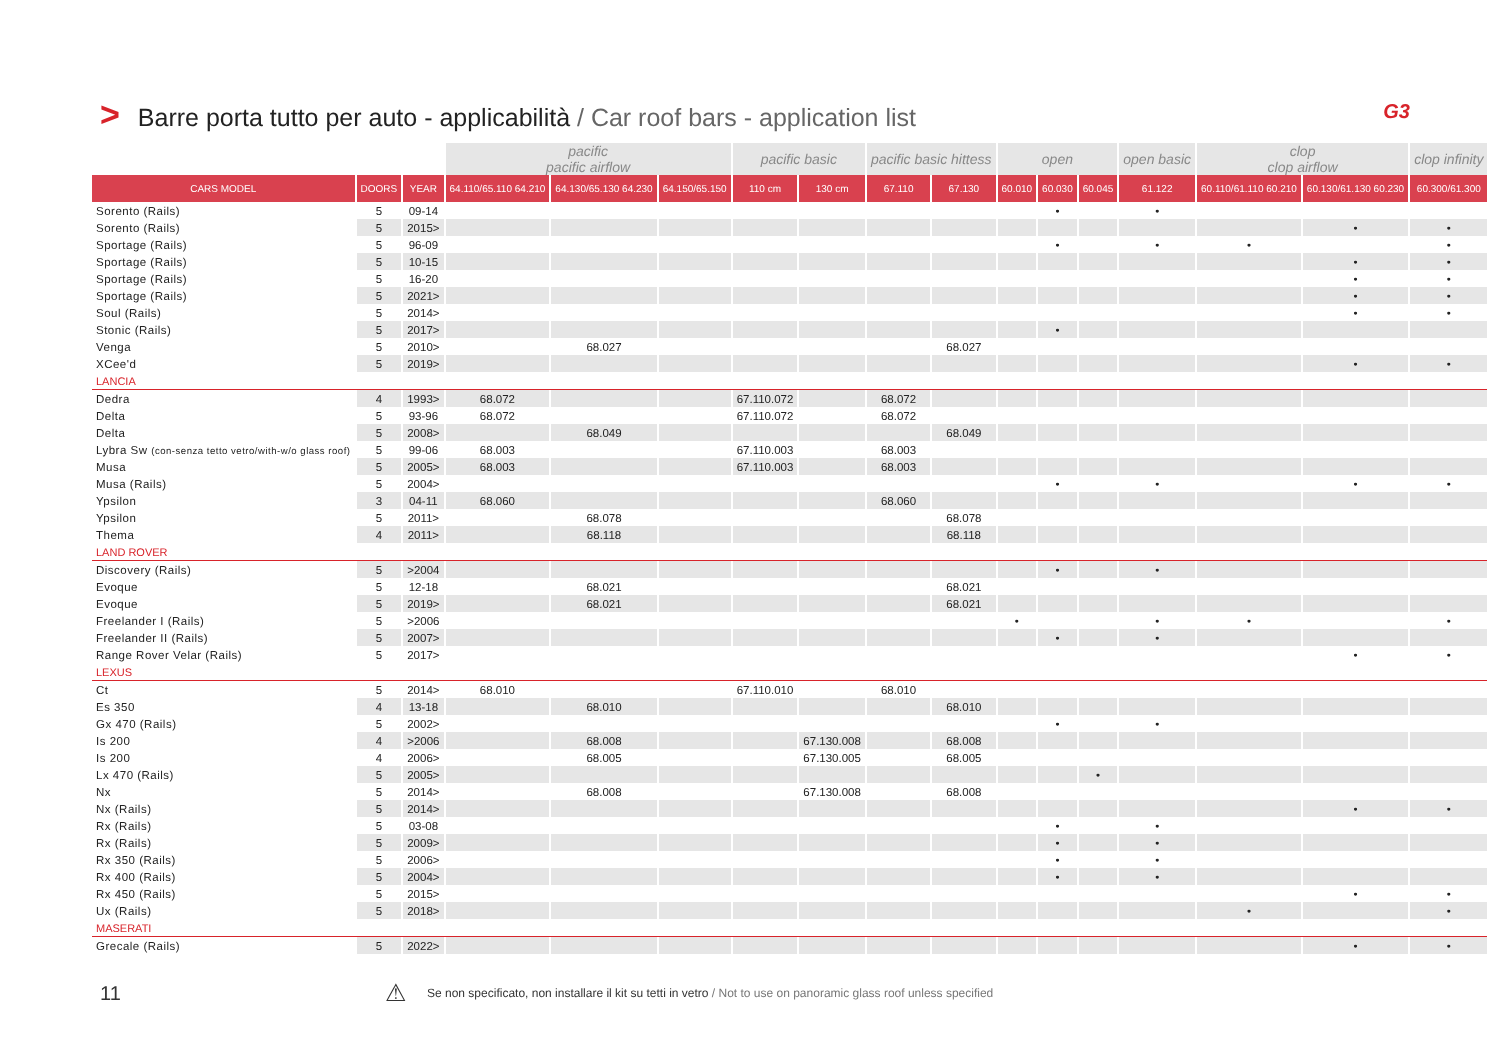> Barre porta tutto per auto - applicabilità / Car roof bars - application list G3
| | | | pacific pacific airflow | | | pacific basic | | pacific basic hittess | | open | | | open basic | clop clop airflow | | clop infinity |
| --- | --- | --- | --- | --- | --- | --- | --- | --- | --- | --- | --- | --- | --- | --- | --- | --- |
| CARS MODEL | DOORS | YEAR | 64.110/65.110 64.210 | 64.130/65.130 64.230 | 64.150/65.150 | 110 cm | 130 cm | 67.110 | 67.130 | 60.010 | 60.030 | 60.045 | 61.122 | 60.110/61.110 60.210 | 60.130/61.130 60.230 | 60.300/61.300 |
| Sorento (Rails) | 5 | 09-14 | | | | | | | | | • | | • | | | |
| Sorento (Rails) | 5 | 2015> | | | | | | | | | | | | | • | • |
| Sportage (Rails) | 5 | 96-09 | | | | | | | | | • | | • | • | | • |
| Sportage (Rails) | 5 | 10-15 | | | | | | | | | | | | | • | • |
| Sportage (Rails) | 5 | 16-20 | | | | | | | | | | | | | • | • |
| Sportage (Rails) | 5 | 2021> | | | | | | | | | | | | | • | • |
| Soul (Rails) | 5 | 2014> | | | | | | | | | | | | | • | • |
| Stonic (Rails) | 5 | 2017> | | | | | | | | | • | | | | | |
| Venga | 5 | 2010> | | 68.027 | | | | | 68.027 | | | | | | | |
| XCee'd | 5 | 2019> | | | | | | | | | | | | | • | • |
| LANCIA | | | | | | | | | | | | | | | | |
| Dedra | 4 | 1993> | 68.072 | | | 67.110.072 | | 68.072 | | | | | | | | |
| Delta | 5 | 93-96 | 68.072 | | | 67.110.072 | | 68.072 | | | | | | | | |
| Delta | 5 | 2008> | | 68.049 | | | | | 68.049 | | | | | | | |
| Lybra Sw (con-senza tetto vetro/with-w/o glass roof) | 5 | 99-06 | 68.003 | | | 67.110.003 | | 68.003 | | | | | | | | |
| Musa | 5 | 2005> | 68.003 | | | 67.110.003 | | 68.003 | | | | | | | | |
| Musa (Rails) | 5 | 2004> | | | | | | | | | • | | • | | • | • |
| Ypsilon | 3 | 04-11 | 68.060 | | | | | 68.060 | | | | | | | | |
| Ypsilon | 5 | 2011> | | 68.078 | | | | | 68.078 | | | | | | | |
| Thema | 4 | 2011> | | 68.118 | | | | | 68.118 | | | | | | | |
| LAND ROVER | | | | | | | | | | | | | | | | |
| Discovery (Rails) | 5 | >2004 | | | | | | | | | • | | • | | | |
| Evoque | 5 | 12-18 | | 68.021 | | | | | 68.021 | | | | | | | |
| Evoque | 5 | 2019> | | 68.021 | | | | | 68.021 | | | | | | | |
| Freelander I (Rails) | 5 | >2006 | | | | | | | | • | | | • | • | | • |
| Freelander II (Rails) | 5 | 2007> | | | | | | | | | • | | • | | | |
| Range Rover Velar (Rails) | 5 | 2017> | | | | | | | | | | | | | • | • |
| LEXUS | | | | | | | | | | | | | | | | |
| Ct | 5 | 2014> | 68.010 | | | 67.110.010 | | 68.010 | | | | | | | | |
| Es 350 | 4 | 13-18 | | 68.010 | | | | | 68.010 | | | | | | | |
| Gx 470 (Rails) | 5 | 2002> | | | | | | | | | • | | • | | | |
| Is 200 | 4 | >2006 | | 68.008 | | | 67.130.008 | | 68.008 | | | | | | | |
| Is 200 | 4 | 2006> | | 68.005 | | | 67.130.005 | | 68.005 | | | | | | | |
| Lx 470 (Rails) | 5 | 2005> | | | | | | | | | | • | | | | |
| Nx | 5 | 2014> | | 68.008 | | | 67.130.008 | | 68.008 | | | | | | | |
| Nx (Rails) | 5 | 2014> | | | | | | | | | | | | | • | • |
| Rx (Rails) | 5 | 03-08 | | | | | | | | | • | | • | | | |
| Rx (Rails) | 5 | 2009> | | | | | | | | | • | | • | | | |
| Rx 350 (Rails) | 5 | 2006> | | | | | | | | | • | | • | | | |
| Rx 400 (Rails) | 5 | 2004> | | | | | | | | | • | | • | | | |
| Rx 450 (Rails) | 5 | 2015> | | | | | | | | | | | | | • | • |
| Ux (Rails) | 5 | 2018> | | | | | | | | | | | | • | | • |
| MASERATI | | | | | | | | | | | | | | | | |
| Grecale (Rails) | 5 | 2022> | | | | | | | | | | | | | • | • |
11 ⚠ Se non specificato, non installare il kit su tetti in vetro / Not to use on panoramic glass roof unless specified